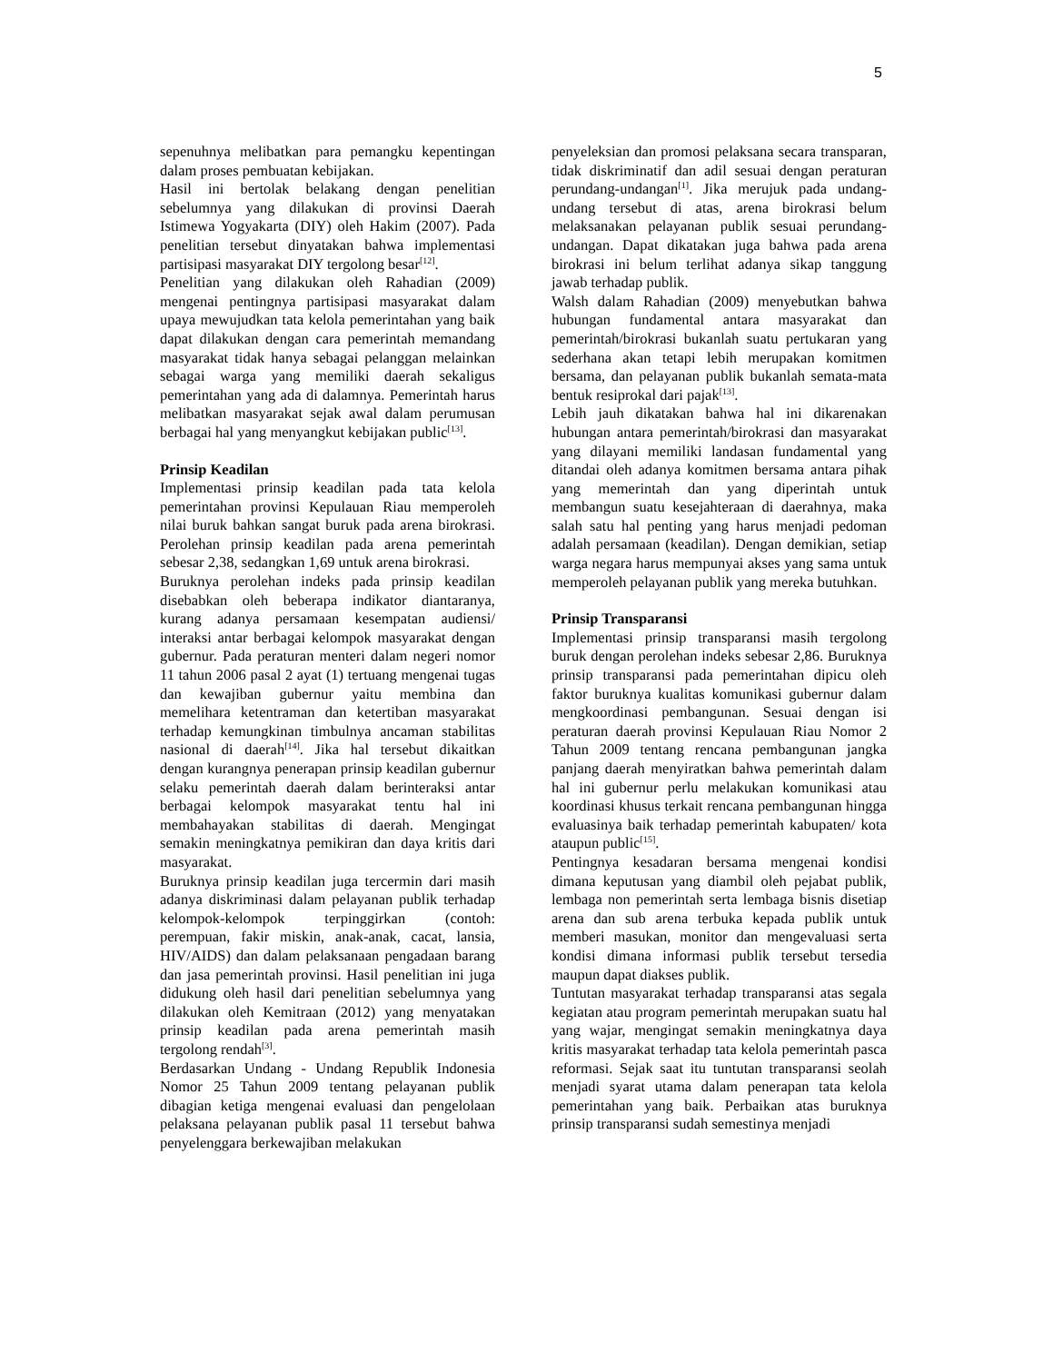5
sepenuhnya melibatkan para pemangku kepentingan dalam proses pembuatan kebijakan.
Hasil ini bertolak belakang dengan penelitian sebelumnya yang dilakukan di provinsi Daerah Istimewa Yogyakarta (DIY) oleh Hakim (2007). Pada penelitian tersebut dinyatakan bahwa implementasi partisipasi masyarakat DIY tergolong besar<sup>[12]</sup>.
Penelitian yang dilakukan oleh Rahadian (2009) mengenai pentingnya partisipasi masyarakat dalam upaya mewujudkan tata kelola pemerintahan yang baik dapat dilakukan dengan cara pemerintah memandang masyarakat tidak hanya sebagai pelanggan melainkan sebagai warga yang memiliki daerah sekaligus pemerintahan yang ada di dalamnya. Pemerintah harus melibatkan masyarakat sejak awal dalam perumusan berbagai hal yang menyangkut kebijakan public<sup>[13]</sup>.
Prinsip Keadilan
Implementasi prinsip keadilan pada tata kelola pemerintahan provinsi Kepulauan Riau memperoleh nilai buruk bahkan sangat buruk pada arena birokrasi. Perolehan prinsip keadilan pada arena pemerintah sebesar 2,38, sedangkan 1,69 untuk arena birokrasi.
Buruknya perolehan indeks pada prinsip keadilan disebabkan oleh beberapa indikator diantaranya, kurang adanya persamaan kesempatan audiensi/ interaksi antar berbagai kelompok masyarakat dengan gubernur. Pada peraturan menteri dalam negeri nomor 11 tahun 2006 pasal 2 ayat (1) tertuang mengenai tugas dan kewajiban gubernur yaitu membina dan memelihara ketentraman dan ketertiban masyarakat terhadap kemungkinan timbulnya ancaman stabilitas nasional di daerah<sup>[14]</sup>. Jika hal tersebut dikaitkan dengan kurangnya penerapan prinsip keadilan gubernur selaku pemerintah daerah dalam berinteraksi antar berbagai kelompok masyarakat tentu hal ini membahayakan stabilitas di daerah. Mengingat semakin meningkatnya pemikiran dan daya kritis dari masyarakat.
Buruknya prinsip keadilan juga tercermin dari masih adanya diskriminasi dalam pelayanan publik terhadap kelompok-kelompok terpinggirkan (contoh: perempuan, fakir miskin, anak-anak, cacat, lansia, HIV/AIDS) dan dalam pelaksanaan pengadaan barang dan jasa pemerintah provinsi. Hasil penelitian ini juga didukung oleh hasil dari penelitian sebelumnya yang dilakukan oleh Kemitraan (2012) yang menyatakan prinsip keadilan pada arena pemerintah masih tergolong rendah<sup>[3]</sup>.
Berdasarkan Undang - Undang Republik Indonesia Nomor 25 Tahun 2009 tentang pelayanan publik dibagian ketiga mengenai evaluasi dan pengelolaan pelaksana pelayanan publik pasal 11 tersebut bahwa penyelenggara berkewajiban melakukan
penyeleksian dan promosi pelaksana secara transparan, tidak diskriminatif dan adil sesuai dengan peraturan perundang-undangan<sup>[1]</sup>. Jika merujuk pada undang-undang tersebut di atas, arena birokrasi belum melaksanakan pelayanan publik sesuai perundang-undangan. Dapat dikatakan juga bahwa pada arena birokrasi ini belum terlihat adanya sikap tanggung jawab terhadap publik.
Walsh dalam Rahadian (2009) menyebutkan bahwa hubungan fundamental antara masyarakat dan pemerintah/birokrasi bukanlah suatu pertukaran yang sederhana akan tetapi lebih merupakan komitmen bersama, dan pelayanan publik bukanlah semata-mata bentuk resiprokal dari pajak<sup>[13]</sup>.
Lebih jauh dikatakan bahwa hal ini dikarenakan hubungan antara pemerintah/birokrasi dan masyarakat yang dilayani memiliki landasan fundamental yang ditandai oleh adanya komitmen bersama antara pihak yang memerintah dan yang diperintah untuk membangun suatu kesejahteraan di daerahnya, maka salah satu hal penting yang harus menjadi pedoman adalah persamaan (keadilan). Dengan demikian, setiap warga negara harus mempunyai akses yang sama untuk memperoleh pelayanan publik yang mereka butuhkan.
Prinsip Transparansi
Implementasi prinsip transparansi masih tergolong buruk dengan perolehan indeks sebesar 2,86. Buruknya prinsip transparansi pada pemerintahan dipicu oleh faktor buruknya kualitas komunikasi gubernur dalam mengkoordinasi pembangunan. Sesuai dengan isi peraturan daerah provinsi Kepulauan Riau Nomor 2 Tahun 2009 tentang rencana pembangunan jangka panjang daerah menyiratkan bahwa pemerintah dalam hal ini gubernur perlu melakukan komunikasi atau koordinasi khusus terkait rencana pembangunan hingga evaluasinya baik terhadap pemerintah kabupaten/ kota ataupun public<sup>[15]</sup>.
Pentingnya kesadaran bersama mengenai kondisi dimana keputusan yang diambil oleh pejabat publik, lembaga non pemerintah serta lembaga bisnis disetiap arena dan sub arena terbuka kepada publik untuk memberi masukan, monitor dan mengevaluasi serta kondisi dimana informasi publik tersebut tersedia maupun dapat diakses publik.
Tuntutan masyarakat terhadap transparansi atas segala kegiatan atau program pemerintah merupakan suatu hal yang wajar, mengingat semakin meningkatnya daya kritis masyarakat terhadap tata kelola pemerintah pasca reformasi. Sejak saat itu tuntutan transparansi seolah menjadi syarat utama dalam penerapan tata kelola pemerintahan yang baik. Perbaikan atas buruknya prinsip transparansi sudah semestinya menjadi